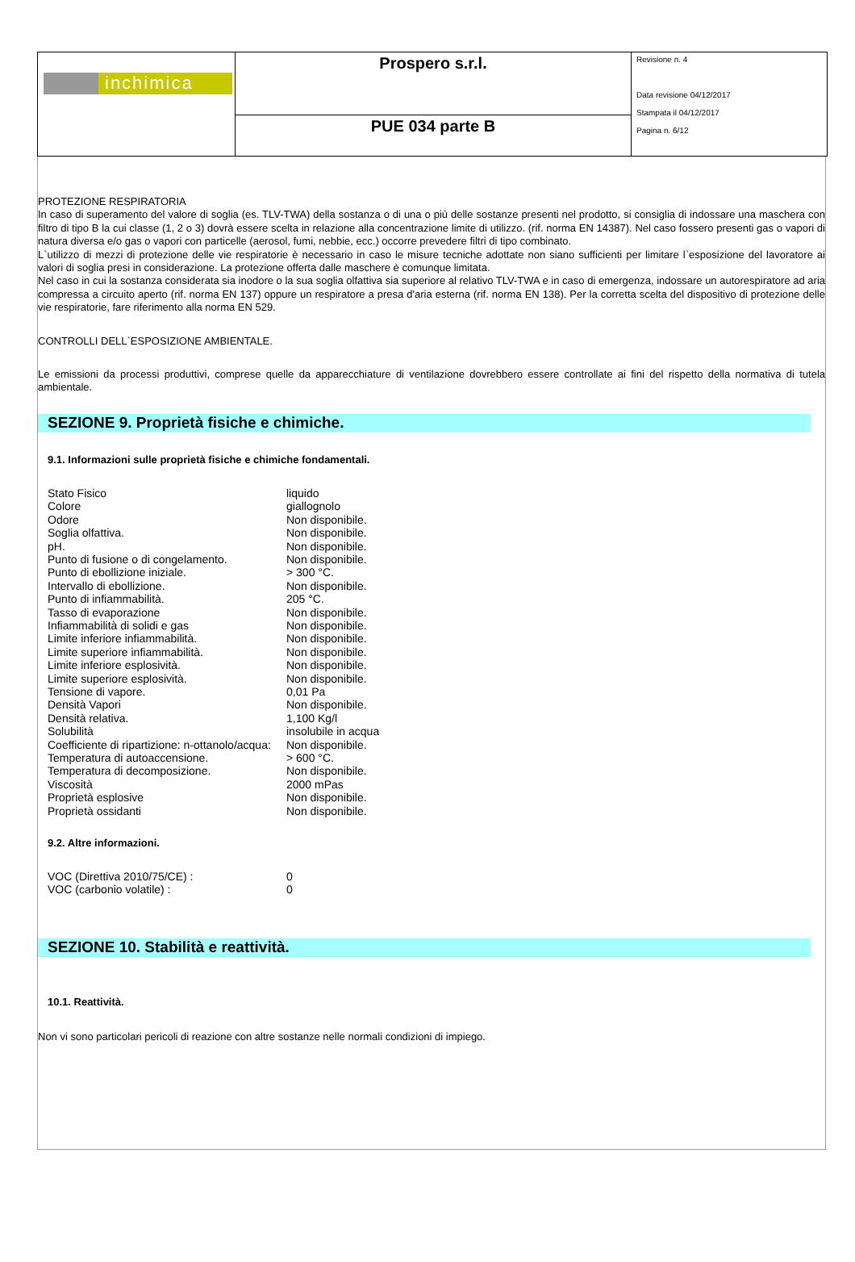| inchimica | Prospero s.r.l. | Revisione n. 4 Data revisione 04/12/2017 Stampata il 04/12/2017 Pagina n. 6/12 |
| | PUE 034 parte B | |
PROTEZIONE RESPIRATORIA
In caso di superamento del valore di soglia (es. TLV-TWA) della sostanza o di una o più delle sostanze presenti nel prodotto, si consiglia di indossare una maschera con filtro di tipo B la cui classe (1, 2 o 3) dovrà essere scelta in relazione alla concentrazione limite di utilizzo. (rif. norma EN 14387). Nel caso fossero presenti gas o vapori di natura diversa e/o gas o vapori con particelle (aerosol, fumi, nebbie, ecc.) occorre prevedere filtri di tipo combinato.
L`utilizzo di mezzi di protezione delle vie respiratorie è necessario in caso le misure tecniche adottate non siano sufficienti per limitare l`esposizione del lavoratore ai valori di soglia presi in considerazione. La protezione offerta dalle maschere è comunque limitata.
Nel caso in cui la sostanza considerata sia inodore o la sua soglia olfattiva sia superiore al relativo TLV-TWA e in caso di emergenza, indossare un autorespiratore ad aria compressa a circuito aperto (rif. norma EN 137) oppure un respiratore a presa d'aria esterna (rif. norma EN 138). Per la corretta scelta del dispositivo di protezione delle vie respiratorie, fare riferimento alla norma EN 529.
CONTROLLI DELL`ESPOSIZIONE AMBIENTALE.
Le emissioni da processi produttivi, comprese quelle da apparecchiature di ventilazione dovrebbero essere controllate ai fini del rispetto della normativa di tutela ambientale.
SEZIONE 9. Proprietà fisiche e chimiche.
9.1. Informazioni sulle proprietà fisiche e chimiche fondamentali.
| Stato Fisico | liquido |
| Colore | giallognolo |
| Odore | Non disponibile. |
| Soglia olfattiva. | Non disponibile. |
| pH. | Non disponibile. |
| Punto di fusione o di congelamento. | Non disponibile. |
| Punto di ebollizione iniziale. | > 300 °C. |
| Intervallo di ebollizione. | Non disponibile. |
| Punto di infiammabilità. | 205 °C. |
| Tasso di evaporazione | Non disponibile. |
| Infiammabilità di solidi e gas | Non disponibile. |
| Limite inferiore infiammabilità. | Non disponibile. |
| Limite superiore infiammabilità. | Non disponibile. |
| Limite inferiore esplosività. | Non disponibile. |
| Limite superiore esplosività. | Non disponibile. |
| Tensione di vapore. | 0,01 Pa |
| Densità Vapori | Non disponibile. |
| Densità relativa. | 1,100 Kg/l |
| Solubilità | insolubile in acqua |
| Coefficiente di ripartizione: n-ottanolo/acqua: | Non disponibile. |
| Temperatura di autoaccensione. | > 600 °C. |
| Temperatura di decomposizione. | Non disponibile. |
| Viscosità | 2000 mPas |
| Proprietà esplosive | Non disponibile. |
| Proprietà ossidanti | Non disponibile. |
9.2. Altre informazioni.
| VOC (Direttiva 2010/75/CE) : | 0 |
| VOC (carbonio volatile) : | 0 |
SEZIONE 10. Stabilità e reattività.
10.1. Reattività.
Non vi sono particolari pericoli di reazione con altre sostanze nelle normali condizioni di impiego.